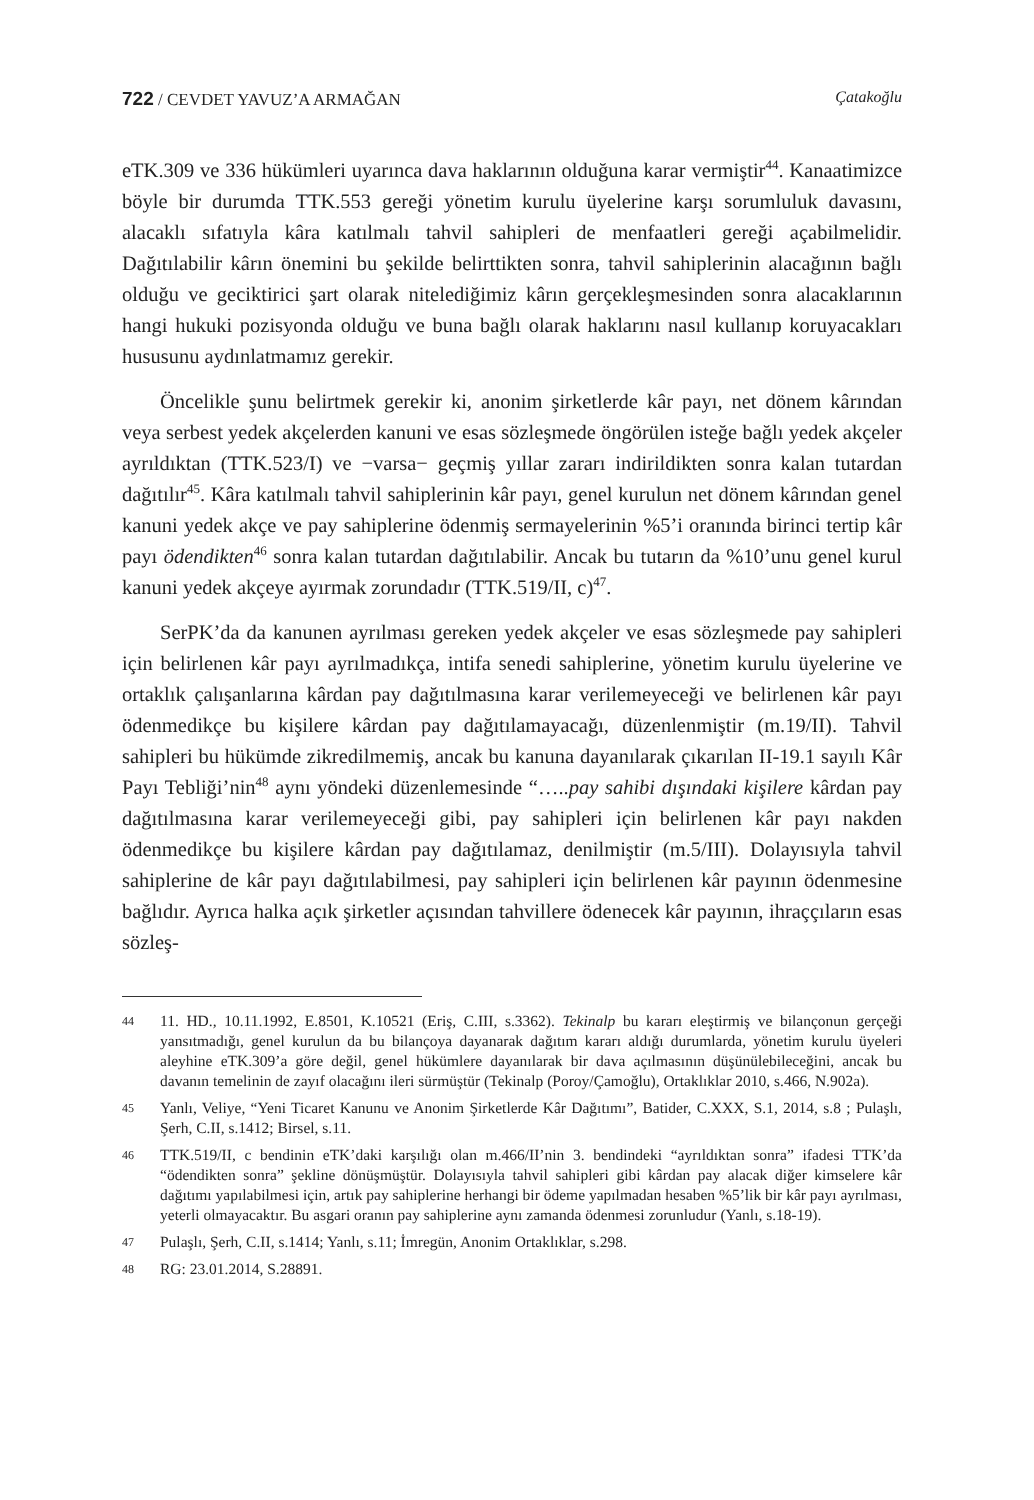722 / CEVDET YAVUZ’A ARMAĞAN Çatakoğlu
eTK.309 ve 336 hükümleri uyarınca dava haklarının olduğuna karar vermiştir<sup>44</sup>. Kanaatimizce böyle bir durumda TTK.553 gereği yönetim kurulu üyelerine karşı sorumluluk davasını, alacaklı sıfatıyla kâra katılmalı tahvil sahipleri de menfaatleri gereği açabilmelidir. Dağıtılabilir kârın önemini bu şekilde belirttikten sonra, tahvil sahiplerinin alacağının bağlı olduğu ve geciktirici şart olarak nitelediğimiz kârın gerçekleşmesinden sonra alacaklarının hangi hukuki pozisyonda olduğu ve buna bağlı olarak haklarını nasıl kullanıp koruyacakları hususunu aydınlatmamız gerekir.
Öncelikle şunu belirtmek gerekir ki, anonim şirketlerde kâr payı, net dönem kârından veya serbest yedek akçelerden kanuni ve esas sözleşmede öngörülen isteğe bağlı yedek akçeler ayrıldıktan (TTK.523/I) ve −varsa− geçmiş yıllar zararı indirildikten sonra kalan tutardan dağıtılır<sup>45</sup>. Kâra katılmalı tahvil sahiplerinin kâr payı, genel kurulun net dönem kârından genel kanuni yedek akçe ve pay sahiplerine ödenmiş sermayelerinin %5’i oranında birinci tertip kâr payı ödendikten<sup>46</sup> sonra kalan tutardan dağıtılabilir. Ancak bu tutarın da %10’unu genel kurul kanuni yedek akçeye ayırmak zorundadır (TTK.519/II, c)<sup>47</sup>.
SerPK’da da kanunen ayrılması gereken yedek akçeler ve esas sözleşmede pay sahipleri için belirlenen kâr payı ayrılmadıkça, intifa senedi sahiplerine, yönetim kurulu üyelerine ve ortaklık çalışanlarına kârdan pay dağıtılmasına karar verilemeyeceği ve belirlenen kâr payı ödenmedikçe bu kişilere kârdan pay dağıtılamayacağı, düzenlenmiştir (m.19/II). Tahvil sahipleri bu hükümde zikredilmemiş, ancak bu kanuna dayanılarak çıkarılan II-19.1 sayılı Kâr Payı Tebliği’nin<sup>48</sup> aynı yöndeki düzenlemesinde “…..pay sahibi dışındaki kişilere kârdan pay dağıtılmasına karar verilemeyeceği gibi, pay sahipleri için belirlenen kâr payı nakden ödenmedikçe bu kişilere kârdan pay dağıtılamaz, denilmiştir (m.5/III). Dolayısıyla tahvil sahiplerine de kâr payı dağıtılabilmesi, pay sahipleri için belirlenen kâr payının ödenmesine bağlıdır. Ayrıca halka açık şirketler açısından tahvillere ödenecek kâr payının, ihraççıların esas sözleş-
44
11. HD., 10.11.1992, E.8501, K.10521 (Eriş, C.III, s.3362). Tekinalp bu kararı eleştirmiş ve bilançonun gerçeği yansıtmadığı, genel kurulun da bu bilançoya dayanarak dağıtım kararı aldığı durumlarda, yönetim kurulu üyeleri aleyhine eTK.309’a göre değil, genel hükümlere dayanılarak bir dava açılmasının düşünülebileceğini, ancak bu davanın temelinin de zayıf olacağını ileri sürmüştür (Tekinalp (Poroy/Çamoğlu), Ortaklıklar 2010, s.466, N.902a).
45
Yanlı, Veliye, “Yeni Ticaret Kanunu ve Anonim Şirketlerde Kâr Dağıtımı”, Batider, C.XXX, S.1, 2014, s.8 ; Pulaşlı, Şerh, C.II, s.1412; Birsel, s.11.
46
TTK.519/II, c bendinin eTK’daki karşılığı olan m.466/II’nin 3. bendindeki “ayrıldıktan sonra” ifadesi TTK’da “ödendikten sonra” şekline dönüşmüştür. Dolayısıyla tahvil sahipleri gibi kârdan pay alacak diğer kimselere kâr dağıtımı yapılabilmesi için, artık pay sahiplerine herhangi bir ödeme yapılmadan hesaben %5’lik bir kâr payı ayrılması, yeterli olmayacaktır. Bu asgari oranın pay sahiplerine aynı zamanda ödenmesi zorunludur (Yanlı, s.18-19).
47
Pulaşlı, Şerh, C.II, s.1414; Yanlı, s.11; İmregün, Anonim Ortaklıklar, s.298.
48
RG: 23.01.2014, S.28891.